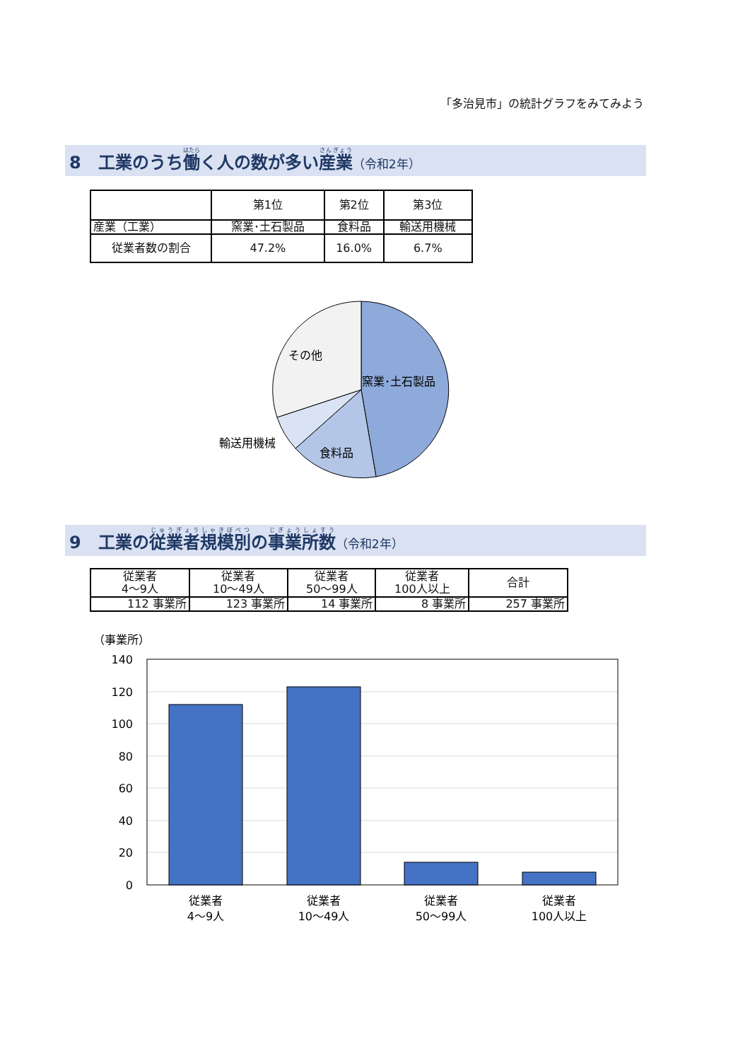「多治見市」の統計グラフをみてみよう
8　工業のうち働く人の数が多い産業（令和2年）
| | 第1位 | 第2位 | 第3位 |
| --- | --- | --- | --- |
| 産業（工業） | 窯業･土石製品 | 食料品 | 輸送用機械 |
| 従業者数の割合 | 47.2% | 16.0% | 6.7% |
その他
窯業･土石製品
輸送用機械
食料品
9　工業の従業者規模別の事業所数（令和2年）
| 従業者 4～9人 | 従業者 10～49人 | 従業者 50～99人 | 従業者 100人以上 | 合計 |
| 112 事業所 | 123 事業所 | 14 事業所 | 8 事業所 | 257 事業所 |
（事業所）
140
120
100
80
60
40
20
0
従業者
4～9人
従業者
10～49人
従業者
50～99人
従業者
100人以上